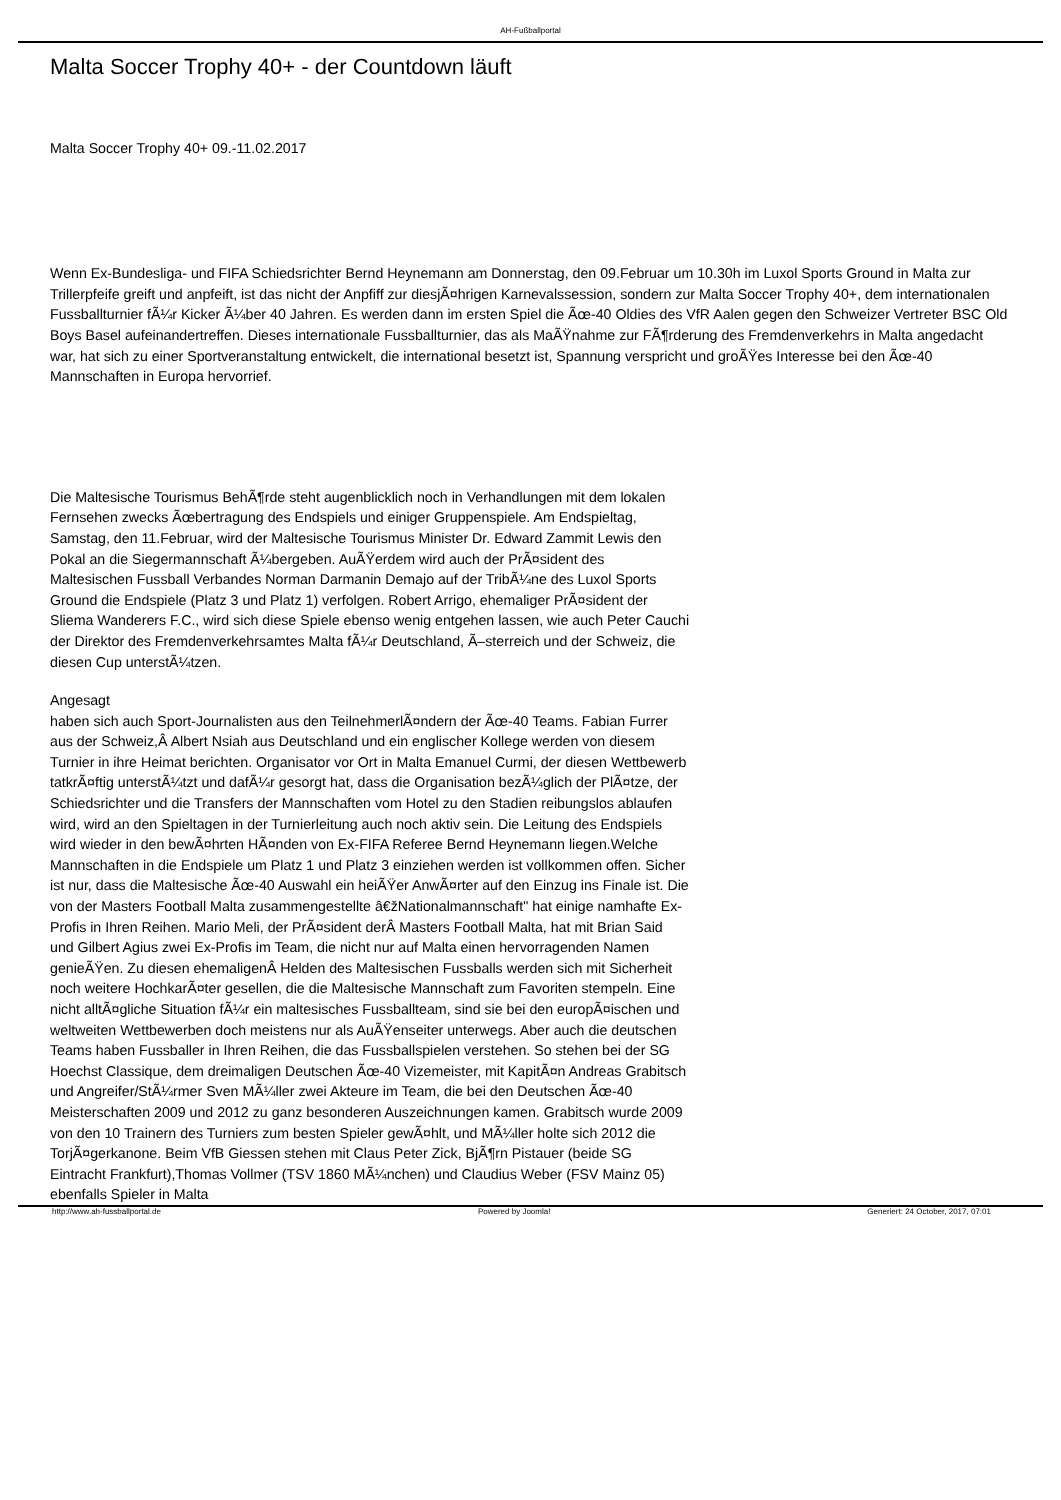AH-Fußballportal
Malta Soccer Trophy 40+ - der Countdown läuft
Malta Soccer Trophy 40+ 09.-11.02.2017
Wenn Ex-Bundesliga- und FIFA Schiedsrichter Bernd Heynemann am Donnerstag, den 09.Februar um 10.30h im Luxol Sports Ground in Malta zur Trillerpfeife greift und anpfeift, ist das nicht der Anpfiff zur diesjÃ¤hrigen Karnevalssession, sondern zur Malta Soccer Trophy 40+, dem internationalen Fussballturnier fÃ¼r Kicker Ã¼ber 40 Jahren. Es werden dann im ersten Spiel die Ãœ-40 Oldies des VfR Aalen gegen den Schweizer Vertreter BSC Old Boys Basel aufeinandertreffen. Dieses internationale Fussballturnier, das als MaÃŸnahme zur FÃ¶rderung des Fremdenverkehrs in Malta angedacht war, hat sich zu einer Sportveranstaltung entwickelt, die international besetzt ist, Spannung verspricht und groÃŸes Interesse bei den Ãœ-40 Mannschaften in Europa hervorrief.
Die Maltesische Tourismus BehÃ¶rde steht augenblicklich noch in Verhandlungen mit dem lokalen Fernsehen zwecks Ãœbertragung des Endspiels und einiger Gruppenspiele. Am Endspieltag, Samstag, den 11.Februar, wird der Maltesische Tourismus Minister Dr. Edward Zammit Lewis den Pokal an die Siegermannschaft Ã¼bergeben. AuÃŸerdem wird auch der PrÃ¤sident des Maltesischen Fussball Verbandes Norman Darmanin Demajo auf der TribÃ¼ne des Luxol Sports Ground die Endspiele (Platz 3 und Platz 1) verfolgen. Robert Arrigo, ehemaliger PrÃ¤sident der Sliema Wanderers F.C., wird sich diese Spiele ebenso wenig entgehen lassen, wie auch Peter Cauchi der Direktor des Fremdenverkehrsamtes Malta fÃ¼r Deutschland, Ã–sterreich und der Schweiz, die diesen Cup unterstÃ¼tzen.
Angesagt
haben sich auch Sport-Journalisten aus den TeilnehmerlÃ¤ndern der Ãœ-40 Teams. Fabian Furrer aus der Schweiz,Â Albert Nsiah aus Deutschland und ein englischer Kollege werden von diesem Turnier in ihre Heimat berichten. Organisator vor Ort in Malta Emanuel Curmi, der diesen Wettbewerb tatkrÃ¤ftig unterstÃ¼tzt und dafÃ¼r gesorgt hat, dass die Organisation bezÃ¼glich der PlÃ¤tze, der Schiedsrichter und die Transfers der Mannschaften vom Hotel zu den Stadien reibungslos ablaufen wird, wird an den Spieltagen in der Turnierleitung auch noch aktiv sein. Die Leitung des Endspiels wird wieder in den bewÃ¤hrten HÃ¤nden von Ex-FIFA Referee Bernd Heynemann liegen.Welche Mannschaften in die Endspiele um Platz 1 und Platz 3 einziehen werden ist vollkommen offen. Sicher ist nur, dass die Maltesische Ãœ-40 Auswahl ein heiÃŸer AnwÃ¤rter auf den Einzug ins Finale ist. Die von der Masters Football Malta zusammengestellte â€žNationalmannschaft" hat einige namhafte Ex-Profis in Ihren Reihen. Mario Meli, der PrÃ¤sident derÂ Masters Football Malta, hat mit Brian Said und Gilbert Agius zwei Ex-Profis im Team, die nicht nur auf Malta einen hervorragenden Namen genieÃŸen. Zu diesen ehemaligenÂ Helden des Maltesischen Fussballs werden sich mit Sicherheit noch weitere HochkarÃ¤ter gesellen, die die Maltesische Mannschaft zum Favoriten stempeln. Eine nicht alltÃ¤gliche Situation fÃ¼r ein maltesisches Fussballteam, sind sie bei den europÃ¤ischen und weltweiten Wettbewerben doch meistens nur als AuÃŸenseiter unterwegs. Aber auch die deutschen Teams haben Fussballer in Ihren Reihen, die das Fussballspielen verstehen. So stehen bei der SG Hoechst Classique, dem dreimaligen Deutschen Ãœ-40 Vizemeister, mit KapitÃ¤n Andreas Grabitsch und Angreifer/StÃ¼rmer Sven MÃ¼ller zwei Akteure im Team, die bei den Deutschen Ãœ-40 Meisterschaften 2009 und 2012 zu ganz besonderen Auszeichnungen kamen. Grabitsch wurde 2009 von den 10 Trainern des Turniers zum besten Spieler gewÃ¤hlt, und MÃ¼ller holte sich 2012 die TorjÃ¤gerkanone. Beim VfB Giessen stehen mit Claus Peter Zick, BjÃ¶rn Pistauer (beide SG Eintracht Frankfurt),Thomas Vollmer (TSV 1860 MÃ¼nchen) und Claudius Weber (FSV Mainz 05) ebenfalls Spieler in Malta
http://www.ah-fussballportal.de Powered by Joomla! Generiert: 24 October, 2017, 07:01